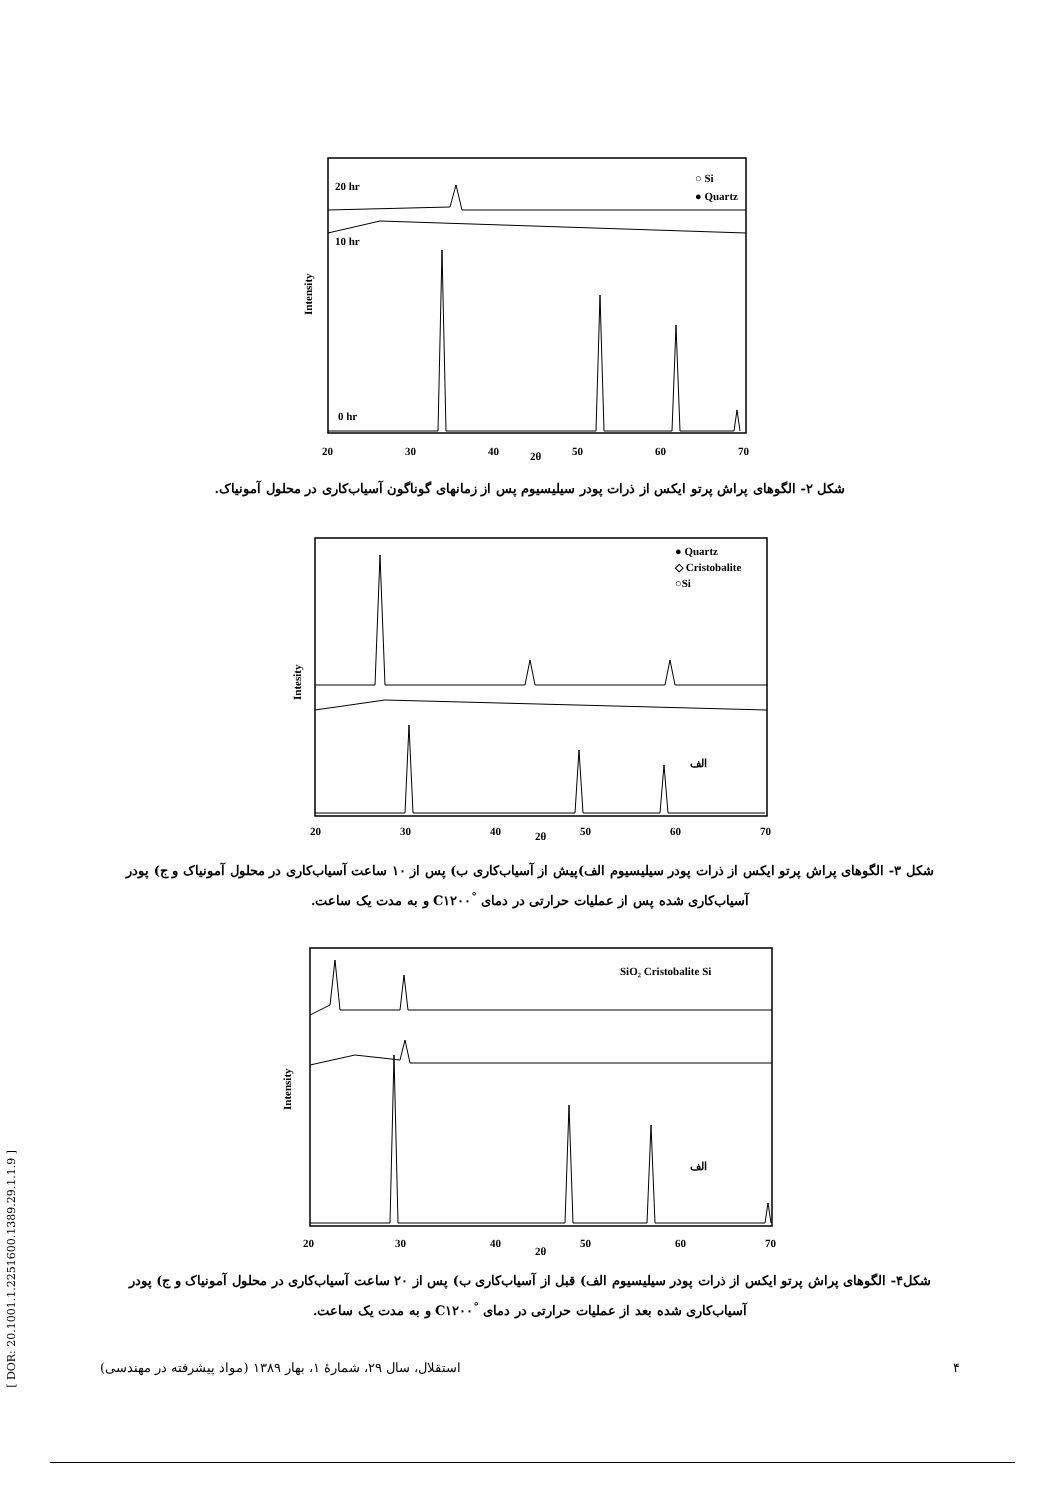Intensity
20 hr
10 hr
0 hr
○ Si
● Quartz
20
30
40
2θ
50
60
70
شکل ۲- الگوهای پراش پرتو ایکس از ذرات پودر سیلیسیوم پس از زمانهای گوناگون آسیاب‌کاری در محلول آمونیاک.
Intesity
● Quartz
◇ Cristobalite
○Si
الف
20
30
40
2θ
50
60
70
شکل ۳- الگوهای پراش پرتو ایکس از ذرات پودر سیلیسیوم الف)پیش از آسیاب‌کاری ب) پس از ۱۰ ساعت آسیاب‌کاری در محلول آمونیاک و ج) پودر آسیاب‌کاری شده پس از عملیات حرارتی در دمای <sup>°</sup>C۱۲۰۰ و به مدت یک ساعت.
Intensity
SiO₂ Cristobalite Si
الف
20
30
40
2θ
50
60
70
شکل۴- الگوهای پراش پرتو ایکس از ذرات پودر سیلیسیوم الف) قبل از آسیاب‌کاری ب) پس از ۲۰ ساعت آسیاب‌کاری در محلول آمونیاک و ج) پودر آسیاب‌کاری شده بعد از عملیات حرارتی در دمای <sup>°</sup>C۱۲۰۰ و به مدت یک ساعت.
۴ استقلال، سال ۲۹، شمارهٔ ۱، بهار ۱۳۸۹ (مواد پیشرفته در مهندسی)
[ DOR: 20.1001.1.2251600.1389.29.1.1.9 ]